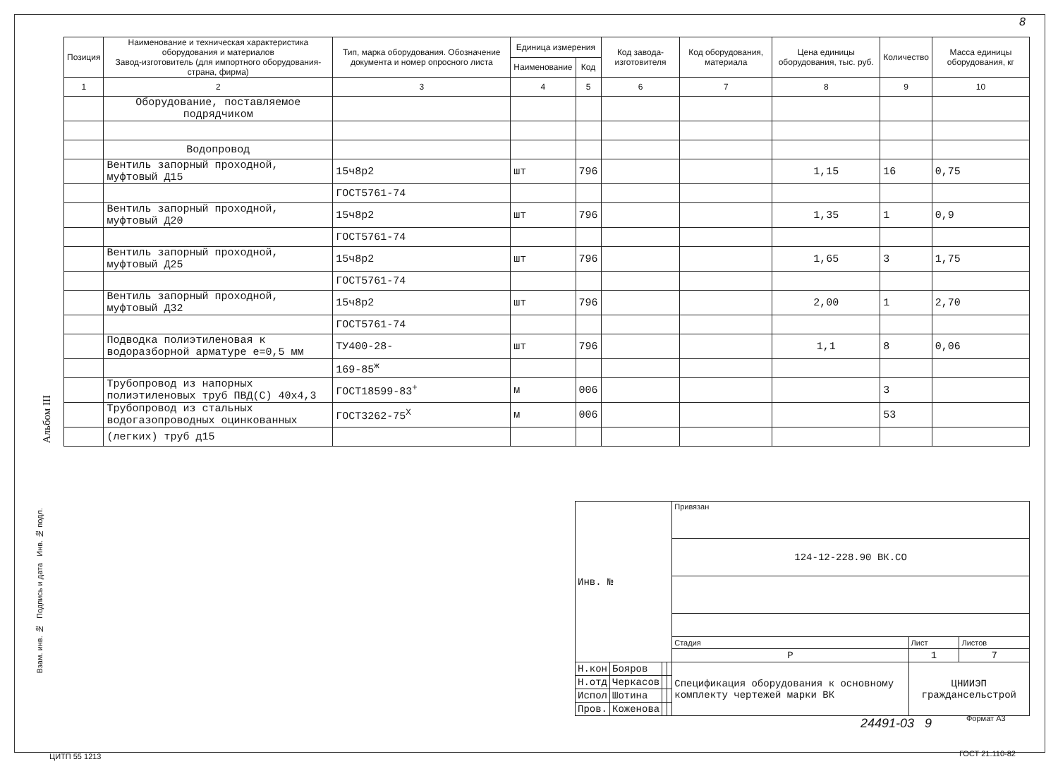8
Альбом III
| Позиция | Наименование и техническая характеристика оборудования и материалов Завод-изготовитель (для импортного оборудования-страна, фирма) | Тип, марка оборудования. Обозначение документа и номер опросного листа | Единица измерения | | Код завода-изготовителя | Код оборудования, материала | Цена единицы оборудования, тыс. руб. | Количество | Масса единицы оборудования, кг |
| --- | --- | --- | --- | --- | --- | --- | --- | --- | --- |
| | | | Наименование | Код | | | | | |
| 1 | 2 | 3 | 4 | 5 | 6 | 7 | 8 | 9 | 10 |
| | Оборудование, поставляемое подрядчиком | | | | | | | | |
| | Водопровод | | | | | | | | |
| | Вентиль запорный проходной, муфтовый Д15 | 15ч8р2 | шт | 796 | | | 1,15 | 16 | 0,75 |
| | | ГОСТ5761-74 | | | | | | | |
| | Вентиль запорный проходной, муфтовый Д20 | 15ч8р2 | шт | 796 | | | 1,35 | 1 | 0,9 |
| | | ГОСТ5761-74 | | | | | | | |
| | Вентиль запорный проходной, муфтовый Д25 | 15ч8р2 | шт | 796 | | | 1,65 | 3 | 1,75 |
| | | ГОСТ5761-74 | | | | | | | |
| | Вентиль запорный проходной, муфтовый Д32 | 15ч8р2 | шт | 796 | | | 2,00 | 1 | 2,70 |
| | | ГОСТ5761-74 | | | | | | | |
| | Подводка полиэтиленовая к водоразборной арматуре e=0,5 мм | ТУ400-28- | шт | 796 | | | 1,1 | 8 | 0,06 |
| | | 169-85<sup>ж</sup> | | | | | | | |
| | Трубопровод из напорных полиэтиленовых труб ПВД(С) 40х4,3 | ГОСТ18599-83<sup>+</sup> | м | 006 | | | | 3 | |
| | Трубопровод из стальных водогазопроводных оцинкованных | ГОСТ3262-75<sup>Х</sup> | м | 006 | | | | 53 | |
| | (легких) труб д15 | | | | | | | | |
| Инв. № | | | | Привязан | | |
| | | | | 124-12-228.90 ВК.СО | | |
| | | | | Стадия | Лист | Листов |
| | | | | Р | 1 | 7 |
| Н.кон | Бояров | | | Спецификация оборудования к основному комплекту чертежей марки ВК | ЦНИИЭП граждансельстрой | |
| Н.отд | Черкасов | | | | | |
| Испол | Шотина | | | | | |
| Пров. | Коженова | | | | | |
Взам. инв. № Подпись и дата Инв. № подл.
24491-03 9 Формат А3
ЦИТП 55 1213 ГОСТ 21.110-82